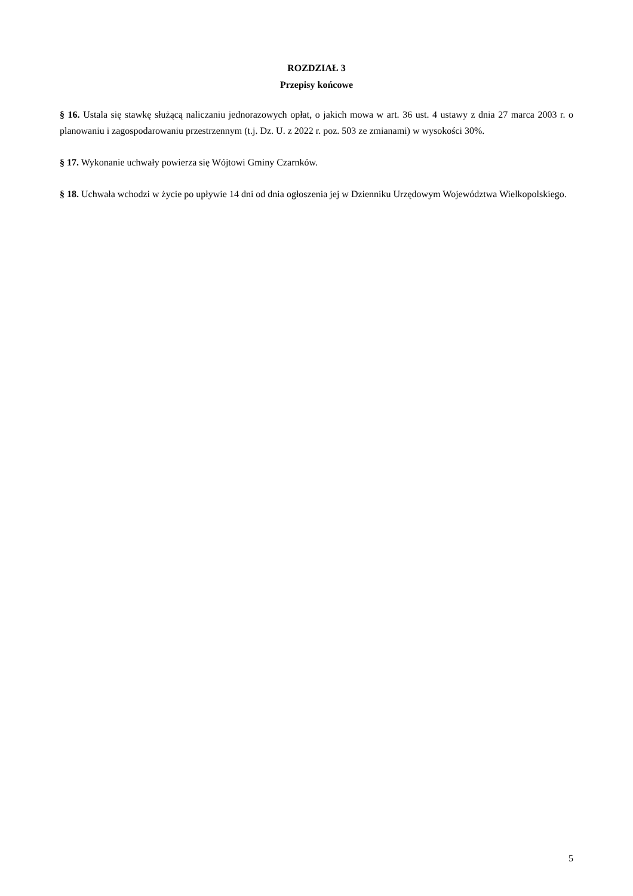ROZDZIAŁ 3
Przepisy końcowe
§ 16. Ustala się stawkę służącą naliczaniu jednorazowych opłat, o jakich mowa w art. 36 ust. 4 ustawy z dnia 27 marca 2003 r. o planowaniu i zagospodarowaniu przestrzennym (t.j. Dz. U. z 2022 r. poz. 503 ze zmianami) w wysokości 30%.
§ 17. Wykonanie uchwały powierza się Wójtowi Gminy Czarnków.
§ 18. Uchwała wchodzi w życie po upływie 14 dni od dnia ogłoszenia jej w Dzienniku Urzędowym Województwa Wielkopolskiego.
5